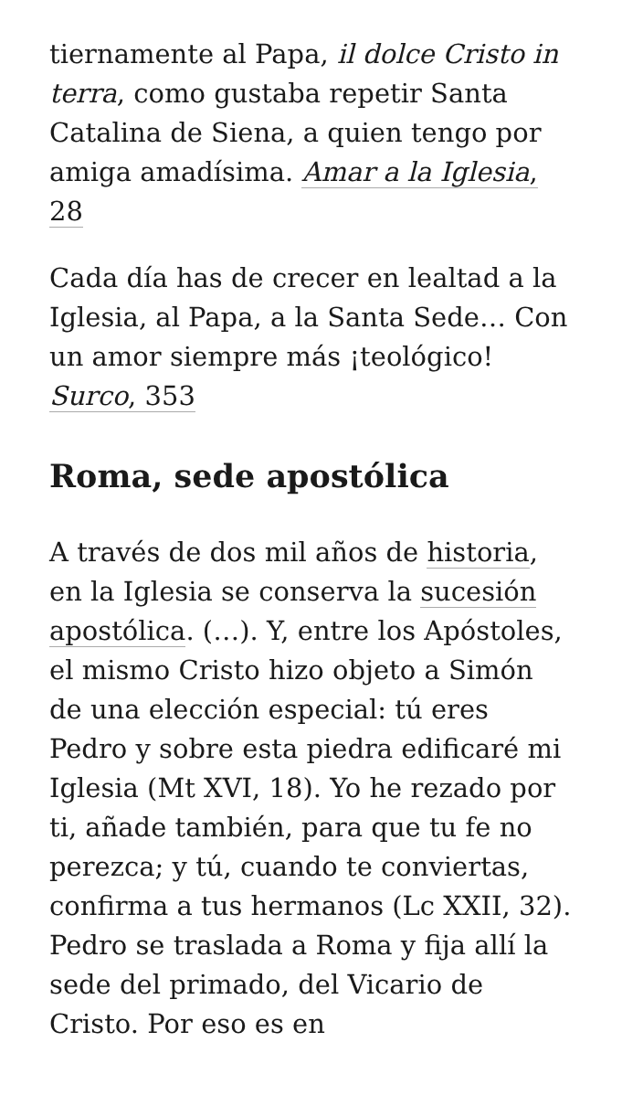tiernamente al Papa, il dolce Cristo in terra, como gustaba repetir Santa Catalina de Siena, a quien tengo por amiga amadísima. Amar a la Iglesia, 28
Cada día has de crecer en lealtad a la Iglesia, al Papa, a la Santa Sede… Con un amor siempre más ¡teológico! Surco, 353
Roma, sede apostólica
A través de dos mil años de historia, en la Iglesia se conserva la sucesión apostólica. (…). Y, entre los Apóstoles, el mismo Cristo hizo objeto a Simón de una elección especial: tú eres Pedro y sobre esta piedra edificaré mi Iglesia (Mt XVI, 18). Yo he rezado por ti, añade también, para que tu fe no perezca; y tú, cuando te conviertas, confirma a tus hermanos (Lc XXII, 32). Pedro se traslada a Roma y fija allí la sede del primado, del Vicario de Cristo. Por eso es en